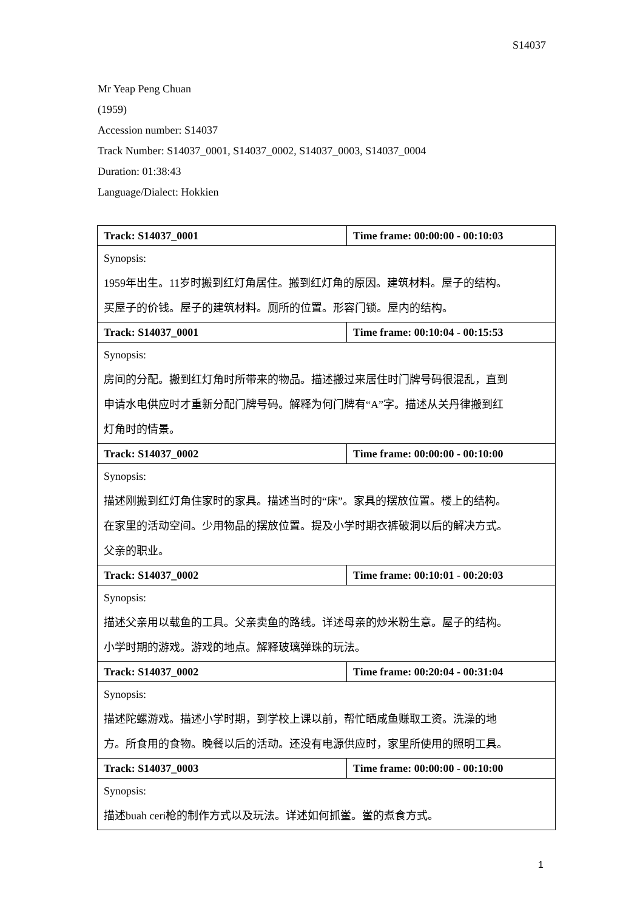S14037
Mr Yeap Peng Chuan
(1959)
Accession number: S14037
Track Number: S14037_0001, S14037_0002, S14037_0003, S14037_0004
Duration: 01:38:43
Language/Dialect: Hokkien
| Track: S14037_0001 | Time frame: 00:00:00 - 00:10:03 |
| Synopsis: 1959年出生。11岁时搬到红灯角居住。搬到红灯角的原因。建筑材料。屋子的结构。 买屋子的价钱。屋子的建筑材料。厕所的位置。形容门锁。屋内的结构。 | |
| Track: S14037_0001 | Time frame: 00:10:04 - 00:15:53 |
| Synopsis: 房间的分配。搬到红灯角时所带来的物品。描述搬过来居住时门牌号码很混乱，直到 申请水电供应时才重新分配门牌号码。解释为何门牌有“A”字。描述从关丹律搬到红 灯角时的情景。 | |
| Track: S14037_0002 | Time frame: 00:00:00 - 00:10:00 |
| Synopsis: 描述刚搬到红灯角住家时的家具。描述当时的“床”。家具的摆放位置。楼上的结构。 在家里的活动空间。少用物品的摆放位置。提及小学时期衣裤破洞以后的解决方式。 父亲的职业。 | |
| Track: S14037_0002 | Time frame: 00:10:01 - 00:20:03 |
| Synopsis: 描述父亲用以载鱼的工具。父亲卖鱼的路线。详述母亲的炒米粉生意。屋子的结构。 小学时期的游戏。游戏的地点。解释玻璃弹珠的玩法。 | |
| Track: S14037_0002 | Time frame: 00:20:04 - 00:31:04 |
| Synopsis: 描述陀螺游戏。描述小学时期，到学校上课以前，帮忙晒咸鱼赚取工资。洗澡的地 方。所食用的食物。晚餐以后的活动。还没有电源供应时，家里所使用的照明工具。 | |
| Track: S14037_0003 | Time frame: 00:00:00 - 00:10:00 |
| Synopsis: 描述buah ceri枪的制作方式以及玩法。详述如何抓鲎。鲎的煮食方式。 | |
1